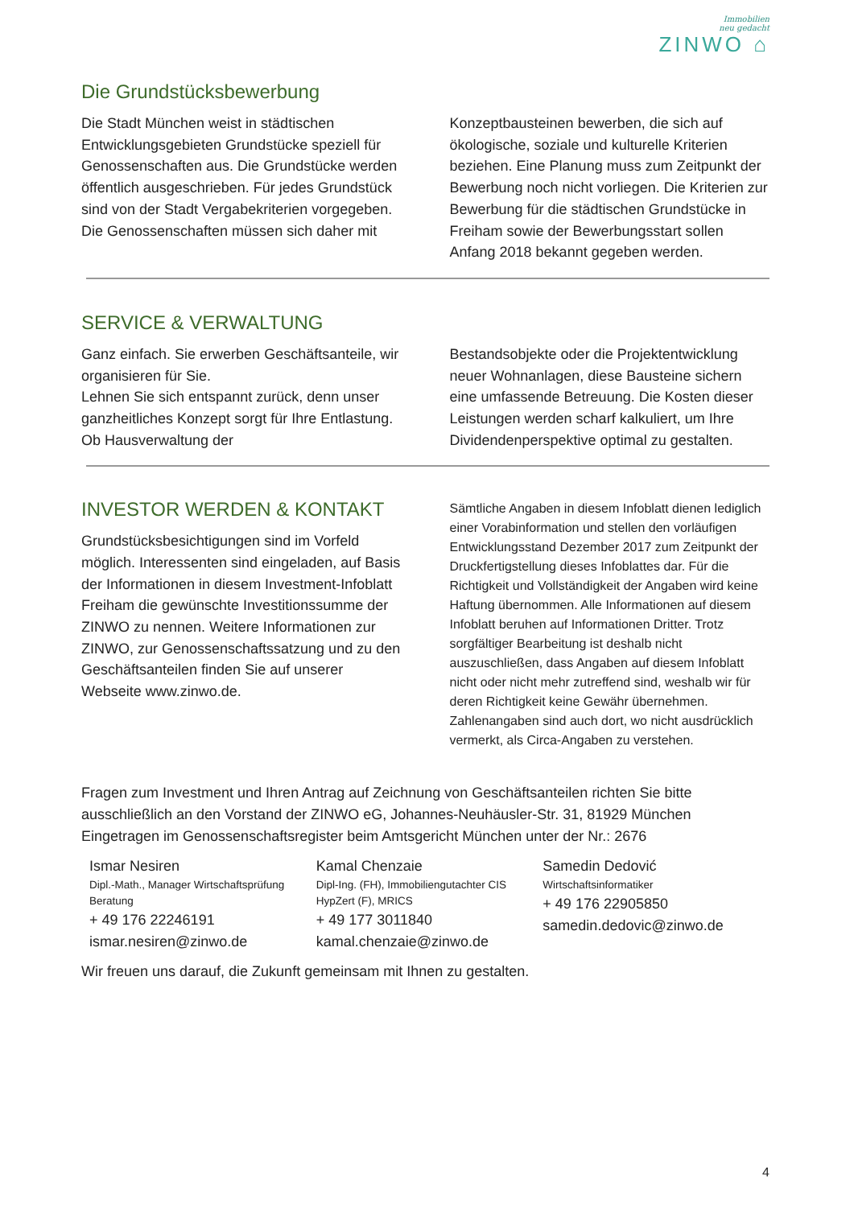Immobilien
neu gedacht
ZINWO ⌂
Die Grundstücksbewerbung
Die Stadt München weist in städtischen Entwicklungsgebieten Grundstücke speziell für Genossenschaften aus. Die Grundstücke werden öffentlich ausgeschrieben. Für jedes Grundstück sind von der Stadt Vergabekriterien vorgegeben. Die Genossenschaften müssen sich daher mit
Konzeptbausteinen bewerben, die sich auf ökologische, soziale und kulturelle Kriterien beziehen. Eine Planung muss zum Zeitpunkt der Bewerbung noch nicht vorliegen. Die Kriterien zur Bewerbung für die städtischen Grundstücke in Freiham sowie der Bewerbungsstart sollen Anfang 2018 bekannt gegeben werden.
SERVICE & VERWALTUNG
Ganz einfach. Sie erwerben Geschäftsanteile, wir organisieren für Sie.
Lehnen Sie sich entspannt zurück, denn unser ganzheitliches Konzept sorgt für Ihre Entlastung. Ob Hausverwaltung der
Bestandsobjekte oder die Projektentwicklung neuer Wohnanlagen, diese Bausteine sichern eine umfassende Betreuung. Die Kosten dieser Leistungen werden scharf kalkuliert, um Ihre Dividendenperspektive optimal zu gestalten.
INVESTOR WERDEN & KONTAKT
Grundstücksbesichtigungen sind im Vorfeld möglich. Interessenten sind eingeladen, auf Basis der Informationen in diesem Investment-Infoblatt Freiham die gewünschte Investitionssumme der ZINWO zu nennen. Weitere Informationen zur ZINWO, zur Genossenschaftssatzung und zu den Geschäftsanteilen finden Sie auf unserer Webseite www.zinwo.de.
Sämtliche Angaben in diesem Infoblatt dienen lediglich einer Vorabinformation und stellen den vorläufigen Entwicklungsstand Dezember 2017 zum Zeitpunkt der Druckfertigstellung dieses Infoblattes dar. Für die Richtigkeit und Vollständigkeit der Angaben wird keine Haftung übernommen. Alle Informationen auf diesem Infoblatt beruhen auf Informationen Dritter. Trotz sorgfältiger Bearbeitung ist deshalb nicht auszuschließen, dass Angaben auf diesem Infoblatt nicht oder nicht mehr zutreffend sind, weshalb wir für deren Richtigkeit keine Gewähr übernehmen. Zahlenangaben sind auch dort, wo nicht ausdrücklich vermerkt, als Circa-Angaben zu verstehen.
Fragen zum Investment und Ihren Antrag auf Zeichnung von Geschäftsanteilen richten Sie bitte ausschließlich an den Vorstand der ZINWO eG, Johannes-Neuhäusler-Str. 31, 81929 München
Eingetragen im Genossenschaftsregister beim Amtsgericht München unter der Nr.: 2676
Ismar Nesiren
Dipl.-Math., Manager Wirtschaftsprüfung Beratung
+ 49 176 22246191
ismar.nesiren@zinwo.de
Kamal Chenzaie
Dipl-Ing. (FH), Immobiliengutachter CIS HypZert (F), MRICS
+ 49 177 3011840
kamal.chenzaie@zinwo.de
Samedin Dedović
Wirtschaftsinformatiker
+ 49 176 22905850
samedin.dedovic@zinwo.de
Wir freuen uns darauf, die Zukunft gemeinsam mit Ihnen zu gestalten.
4